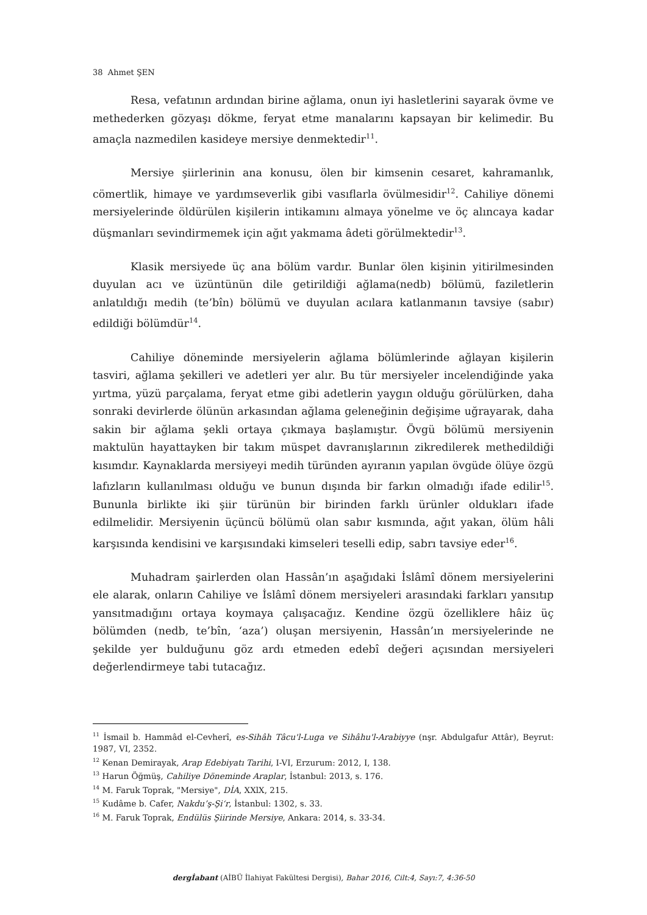38 Ahmet ŞEN
Resa, vefatının ardından birine ağlama, onun iyi hasletlerini sayarak övme ve methederken gözyaşı dökme, feryat etme manalarını kapsayan bir kelimedir. Bu amaçla nazmedilen kasideye mersiye denmektedir<sup>11</sup>.
Mersiye şiirlerinin ana konusu, ölen bir kimsenin cesaret, kahramanlık, cömertlik, himaye ve yardımseverlik gibi vasıflarla övülmesidir<sup>12</sup>. Cahiliye dönemi mersiyelerinde öldürülen kişilerin intikamını almaya yönelme ve öç alıncaya kadar düşmanları sevindirmemek için ağıt yakmama âdeti görülmektedir<sup>13</sup>.
Klasik mersiyede üç ana bölüm vardır. Bunlar ölen kişinin yitirilmesinden duyulan acı ve üzüntünün dile getirildiği ağlama(nedb) bölümü, faziletlerin anlatıldığı medih (te’bîn) bölümü ve duyulan acılara katlanmanın tavsiye (sabır) edildiği bölümdür<sup>14</sup>.
Cahiliye döneminde mersiyelerin ağlama bölümlerinde ağlayan kişilerin tasviri, ağlama şekilleri ve adetleri yer alır. Bu tür mersiyeler incelendiğinde yaka yırtma, yüzü parçalama, feryat etme gibi adetlerin yaygın olduğu görülürken, daha sonraki devirlerde ölünün arkasından ağlama geleneğinin değişime uğrayarak, daha sakin bir ağlama şekli ortaya çıkmaya başlamıştır. Övgü bölümü mersiyenin maktulün hayattayken bir takım müspet davranışlarının zikredilerek methedildiği kısımdır. Kaynaklarda mersiyeyi medih türünden ayıranın yapılan övgüde ölüye özgü lafızların kullanılması olduğu ve bunun dışında bir farkın olmadığı ifade edilir<sup>15</sup>. Bununla birlikte iki şiir türünün bir birinden farklı ürünler oldukları ifade edilmelidir. Mersiyenin üçüncü bölümü olan sabır kısmında, ağıt yakan, ölüm hâli karşısında kendisini ve karşısındaki kimseleri teselli edip, sabrı tavsiye eder<sup>16</sup>.
Muhadram şairlerden olan Hassân’ın aşağıdaki İslâmî dönem mersiyelerini ele alarak, onların Cahiliye ve İslâmî dönem mersiyeleri arasındaki farkları yansıtıp yansıtmadığını ortaya koymaya çalışacağız. Kendine özgü özelliklere hâiz üç bölümden (nedb, te’bîn, ‘aza’) oluşan mersiyenin, Hassân’ın mersiyelerinde ne şekilde yer bulduğunu göz ardı etmeden edebî değeri açısından mersiyeleri değerlendirmeye tabi tutacağız.
<sup>11</sup> İsmail b. Hammâd el-Cevherî, es-Sihâh Tâcu'l-Luga ve Sihâhu'l-Arabiyye (nşr. Abdulgafur Attâr), Beyrut: 1987, VI, 2352.
<sup>12</sup> Kenan Demirayak, Arap Edebiyatı Tarihi, I-VI, Erzurum: 2012, I, 138.
<sup>13</sup> Harun Öğmüş, Cahiliye Döneminde Araplar, İstanbul: 2013, s. 176.
<sup>14</sup> M. Faruk Toprak, "Mersiye", DİA, XXlX, 215.
<sup>15</sup> Kudâme b. Cafer, Nakdu’ş-Şi‘r, İstanbul: 1302, s. 33.
<sup>16</sup> M. Faruk Toprak, Endülüs Şiirinde Mersiye, Ankara: 2014, s. 33-34.
dergİabant (AİBÜ İlahiyat Fakültesi Dergisi), Bahar 2016, Cilt:4, Sayı:7, 4:36-50